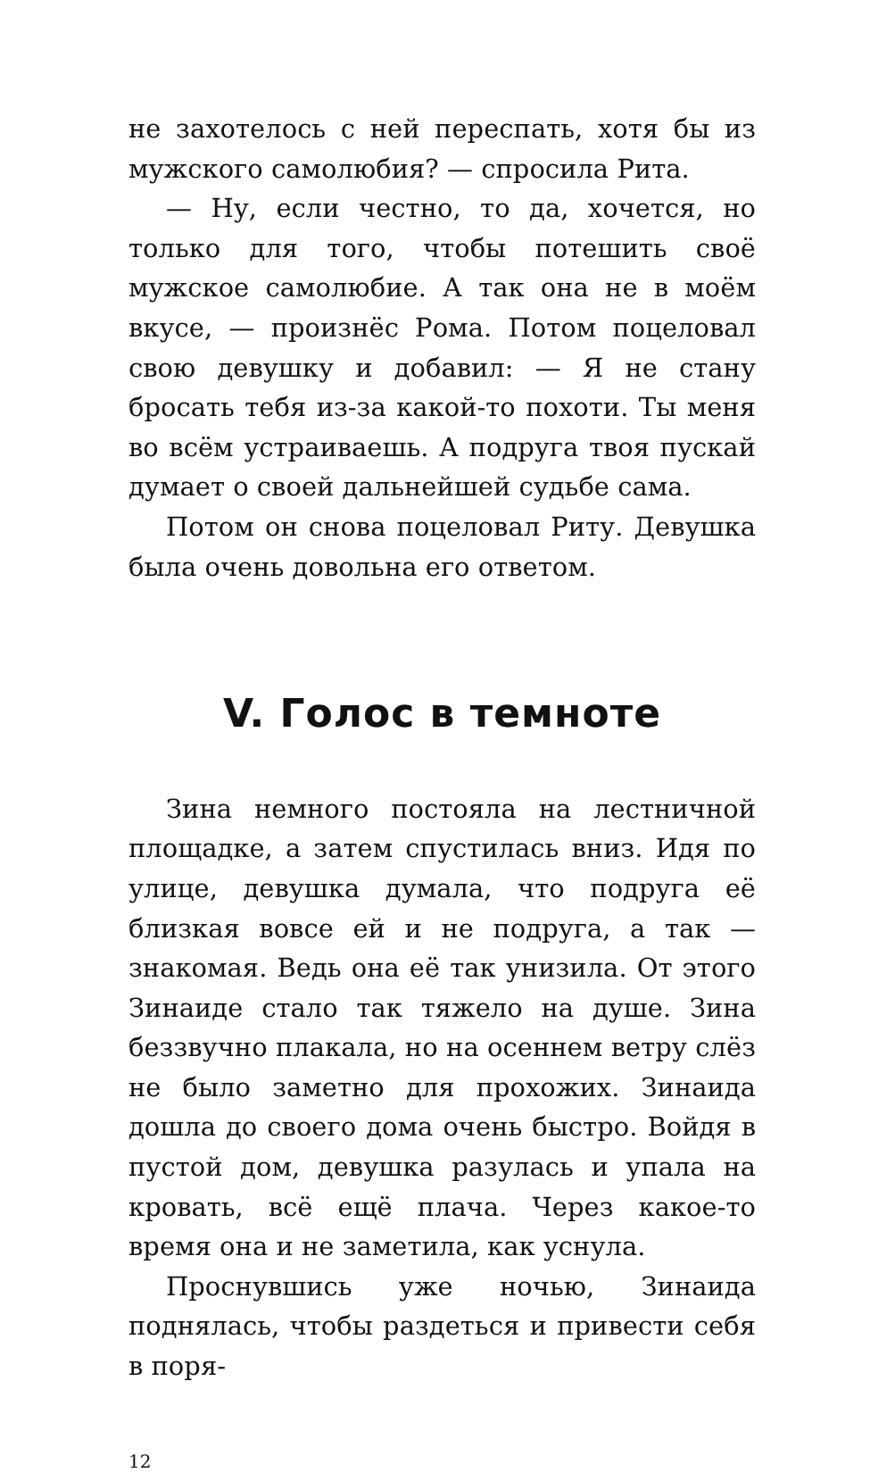не захотелось с ней переспать, хотя бы из мужского самолюбия? — спросила Рита.
— Ну, если честно, то да, хочется, но только для того, чтобы потешить своё мужское самолюбие. А так она не в моём вкусе, — произнёс Рома. Потом поцеловал свою девушку и добавил: — Я не стану бросать тебя из-за какой-то похоти. Ты меня во всём устраиваешь. А подруга твоя пускай думает о своей дальнейшей судьбе сама.
Потом он снова поцеловал Риту. Девушка была очень довольна его ответом.
V. Голос в темноте
Зина немного постояла на лестничной площадке, а затем спустилась вниз. Идя по улице, девушка думала, что подруга её близкая вовсе ей и не подруга, а так — знакомая. Ведь она её так унизила. От этого Зинаиде стало так тяжело на душе. Зина беззвучно плакала, но на осеннем ветру слёз не было заметно для прохожих. Зинаида дошла до своего дома очень быстро. Войдя в пустой дом, девушка разулась и упала на кровать, всё ещё плача. Через какое-то время она и не заметила, как уснула.
Проснувшись уже ночью, Зинаида поднялась, чтобы раздеться и привести себя в поря-
12